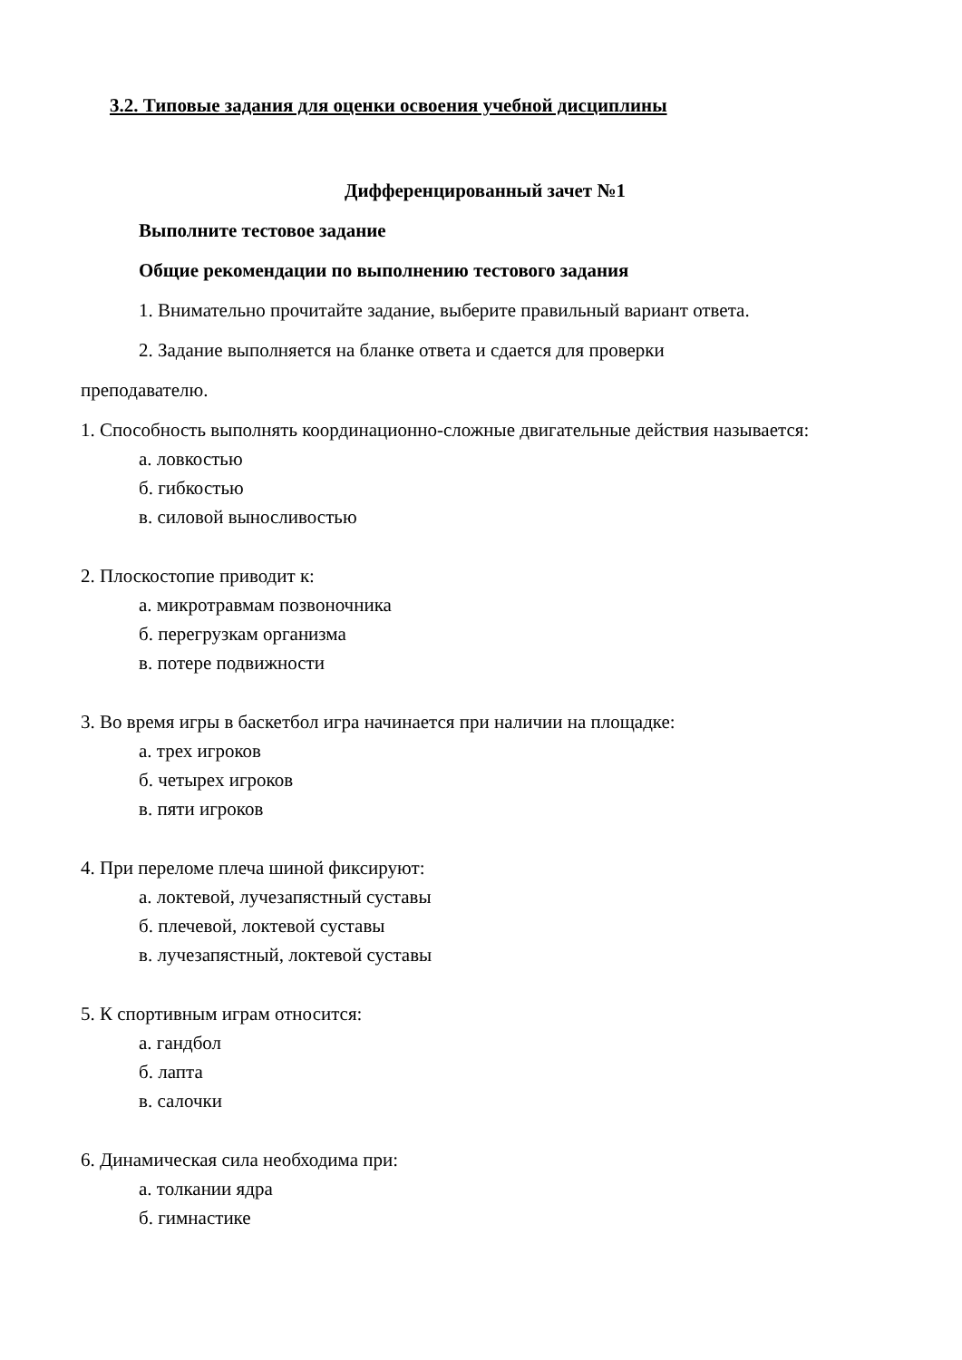3.2. Типовые задания для оценки освоения учебной дисциплины
Дифференцированный зачет №1
Выполните тестовое задание
Общие рекомендации по выполнению тестового задания
1. Внимательно прочитайте задание, выберите правильный вариант ответа.
2. Задание выполняется на бланке ответа и сдается для проверки
преподавателю.
1. Способность выполнять координационно-сложные двигательные действия называется:
а. ловкостью
б. гибкостью
в. силовой выносливостью
2. Плоскостопие приводит к:
а. микротравмам позвоночника
б. перегрузкам организма
в. потере подвижности
3. Во время игры в баскетбол игра начинается при наличии на площадке:
а. трех игроков
б. четырех игроков
в. пяти игроков
4. При переломе плеча шиной фиксируют:
а. локтевой, лучезапястный суставы
б. плечевой, локтевой суставы
в. лучезапястный, локтевой суставы
5. К спортивным играм относится:
а. гандбол
б. лапта
в. салочки
6. Динамическая сила необходима при:
а. толкании ядра
б. гимнастике